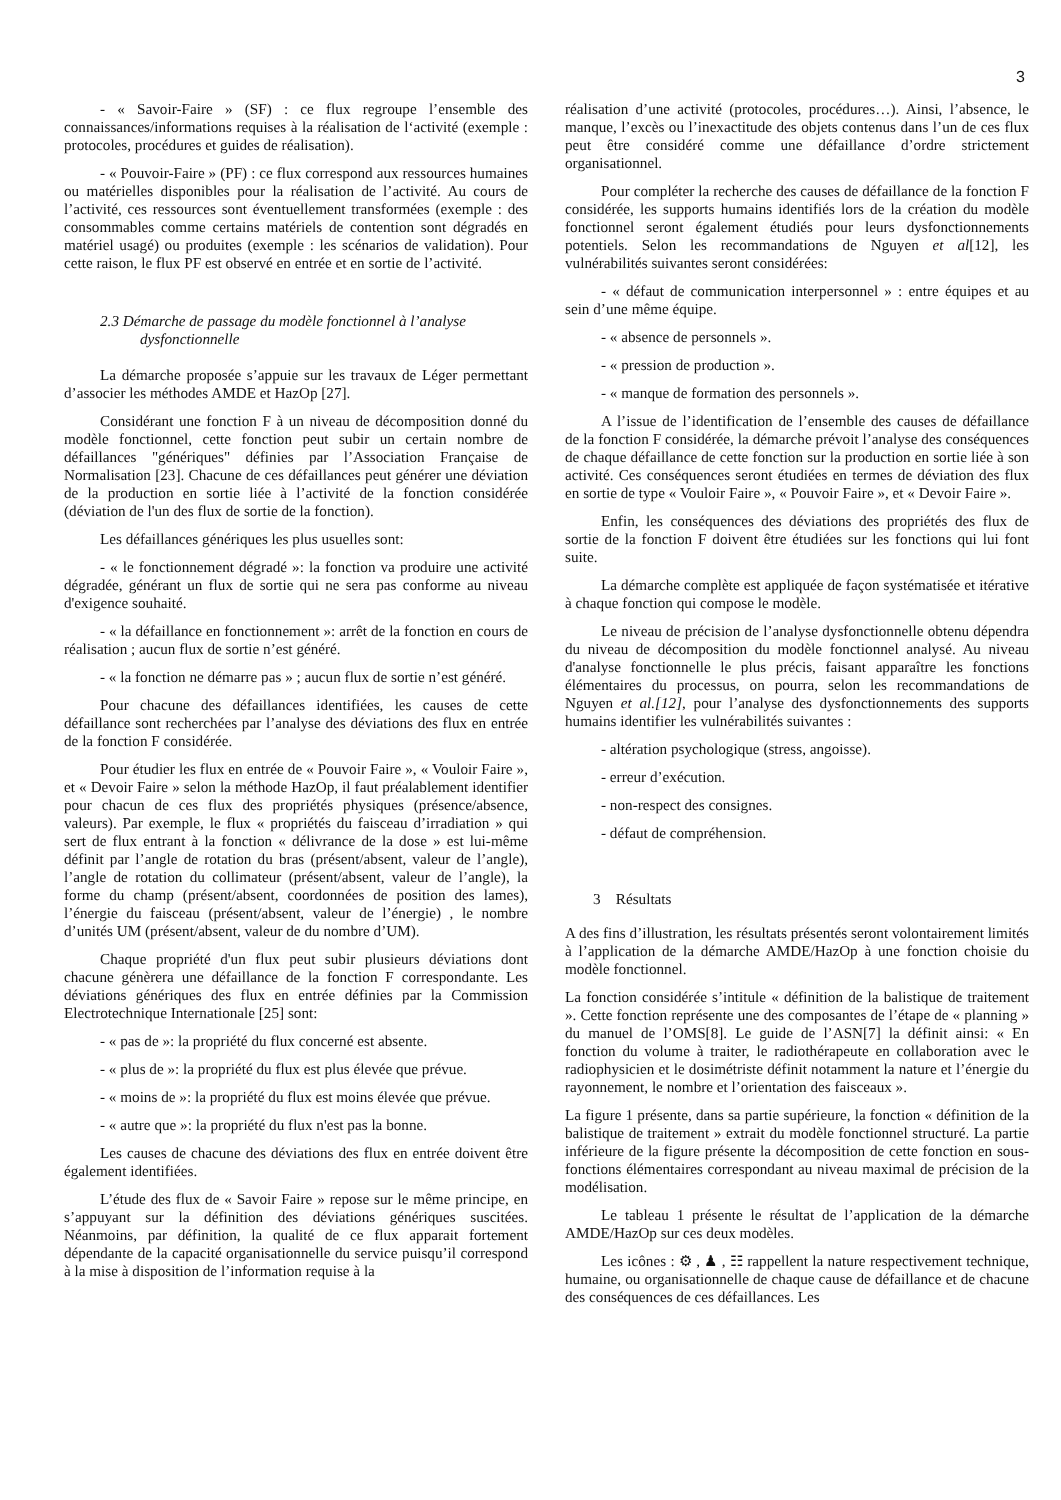3
- « Savoir-Faire » (SF) : ce flux regroupe l’ensemble des connaissances/informations requises à la réalisation de l‘activité (exemple : protocoles, procédures et guides de réalisation).
- « Pouvoir-Faire » (PF) : ce flux correspond aux ressources humaines ou matérielles disponibles pour la réalisation de l’activité. Au cours de l’activité, ces ressources sont éventuellement transformées (exemple : des consommables comme certains matériels de contention sont dégradés en matériel usagé) ou produites (exemple : les scénarios de validation). Pour cette raison, le flux PF est observé en entrée et en sortie de l’activité.
2.3 Démarche de passage du modèle fonctionnel à l’analyse dysfonctionnelle
La démarche proposée s’appuie sur les travaux de Léger permettant d’associer les méthodes AMDE et HazOp [27].
Considérant une fonction F à un niveau de décomposition donné du modèle fonctionnel, cette fonction peut subir un certain nombre de défaillances "génériques" définies par l’Association Française de Normalisation [23]. Chacune de ces défaillances peut générer une déviation de la production en sortie liée à l’activité de la fonction considérée (déviation de l'un des flux de sortie de la fonction).
Les défaillances génériques les plus usuelles sont:
- « le fonctionnement dégradé »: la fonction va produire une activité dégradée, générant un flux de sortie qui ne sera pas conforme au niveau d'exigence souhaité.
- « la défaillance en fonctionnement »: arrêt de la fonction en cours de réalisation ; aucun flux de sortie n’est généré.
- « la fonction ne démarre pas » ; aucun flux de sortie n’est généré.
Pour chacune des défaillances identifiées, les causes de cette défaillance sont recherchées par l’analyse des déviations des flux en entrée de la fonction F considérée.
Pour étudier les flux en entrée de « Pouvoir Faire », « Vouloir Faire », et « Devoir Faire » selon la méthode HazOp, il faut préalablement identifier pour chacun de ces flux des propriétés physiques (présence/absence, valeurs). Par exemple, le flux « propriétés du faisceau d’irradiation » qui sert de flux entrant à la fonction « délivrance de la dose » est lui-même définit par l’angle de rotation du bras (présent/absent, valeur de l’angle), l’angle de rotation du collimateur (présent/absent, valeur de l’angle), la forme du champ (présent/absent, coordonnées de position des lames), l’énergie du faisceau (présent/absent, valeur de l’énergie) , le nombre d’unités UM (présent/absent, valeur de du nombre d’UM).
Chaque propriété d'un flux peut subir plusieurs déviations dont chacune génèrera une défaillance de la fonction F correspondante. Les déviations génériques des flux en entrée définies par la Commission Electrotechnique Internationale [25] sont:
- « pas de »: la propriété du flux concerné est absente.
- « plus de »: la propriété du flux est plus élevée que prévue.
- « moins de »: la propriété du flux est moins élevée que prévue.
- « autre que »: la propriété du flux n'est pas la bonne.
Les causes de chacune des déviations des flux en entrée doivent être également identifiées.
L’étude des flux de « Savoir Faire » repose sur le même principe, en s’appuyant sur la définition des déviations génériques suscitées. Néanmoins, par définition, la qualité de ce flux apparait fortement dépendante de la capacité organisationnelle du service puisqu’il correspond à la mise à disposition de l’information requise à la
réalisation d’une activité (protocoles, procédures…). Ainsi, l’absence, le manque, l’excès ou l’inexactitude des objets contenus dans l’un de ces flux peut être considéré comme une défaillance d’ordre strictement organisationnel.
Pour compléter la recherche des causes de défaillance de la fonction F considérée, les supports humains identifiés lors de la création du modèle fonctionnel seront également étudiés pour leurs dysfonctionnements potentiels. Selon les recommandations de Nguyen et al[12], les vulnérabilités suivantes seront considérées:
- « défaut de communication interpersonnel » : entre équipes et au sein d’une même équipe.
- « absence de personnels ».
- « pression de production ».
- « manque de formation des personnels ».
A l’issue de l’identification de l’ensemble des causes de défaillance de la fonction F considérée, la démarche prévoit l’analyse des conséquences de chaque défaillance de cette fonction sur la production en sortie liée à son activité. Ces conséquences seront étudiées en termes de déviation des flux en sortie de type « Vouloir Faire », « Pouvoir Faire », et « Devoir Faire ».
Enfin, les conséquences des déviations des propriétés des flux de sortie de la fonction F doivent être étudiées sur les fonctions qui lui font suite.
La démarche complète est appliquée de façon systématisée et itérative à chaque fonction qui compose le modèle.
Le niveau de précision de l’analyse dysfonctionnelle obtenu dépendra du niveau de décomposition du modèle fonctionnel analysé. Au niveau d'analyse fonctionnelle le plus précis, faisant apparaître les fonctions élémentaires du processus, on pourra, selon les recommandations de Nguyen et al.[12], pour l’analyse des dysfonctionnements des supports humains identifier les vulnérabilités suivantes :
- altération psychologique (stress, angoisse).
- erreur d’exécution.
- non-respect des consignes.
- défaut de compréhension.
3 Résultats
A des fins d’illustration, les résultats présentés seront volontairement limités à l’application de la démarche AMDE/HazOp à une fonction choisie du modèle fonctionnel.
La fonction considérée s’intitule « définition de la balistique de traitement ». Cette fonction représente une des composantes de l’étape de « planning » du manuel de l’OMS[8]. Le guide de l’ASN[7] la définit ainsi: « En fonction du volume à traiter, le radiothérapeute en collaboration avec le radiophysicien et le dosimétriste définit notamment la nature et l’énergie du rayonnement, le nombre et l’orientation des faisceaux ».
La figure 1 présente, dans sa partie supérieure, la fonction « définition de la balistique de traitement » extrait du modèle fonctionnel structuré. La partie inférieure de la figure présente la décomposition de cette fonction en sous-fonctions élémentaires correspondant au niveau maximal de précision de la modélisation.
Le tableau 1 présente le résultat de l’application de la démarche AMDE/HazOp sur ces deux modèles.
Les icônes : ⚙ , ♟ , ☷ rappellent la nature respectivement technique, humaine, ou organisationnelle de chaque cause de défaillance et de chacune des conséquences de ces défaillances. Les